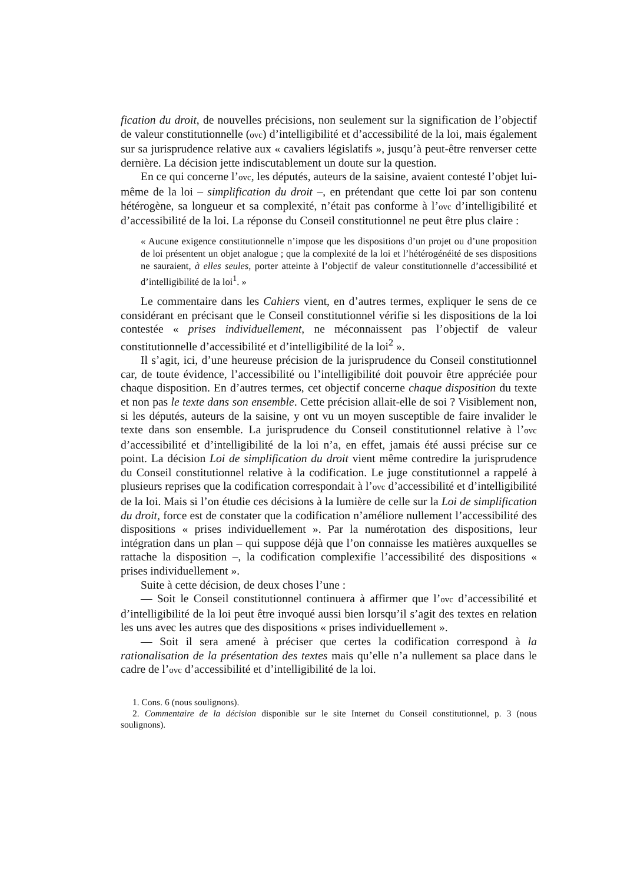fication du droit, de nouvelles précisions, non seulement sur la signification de l’objectif de valeur constitutionnelle (ovc) d’intelligibilité et d’accessibilité de la loi, mais également sur sa jurisprudence relative aux « cavaliers législatifs », jusqu’à peut-être renverser cette dernière. La décision jette indiscutablement un doute sur la question.
En ce qui concerne l’ovc, les députés, auteurs de la saisine, avaient contesté l’objet lui-même de la loi – simplification du droit –, en prétendant que cette loi par son contenu hétérogène, sa longueur et sa complexité, n’était pas conforme à l’ovc d’intelligibilité et d’accessibilité de la loi. La réponse du Conseil constitutionnel ne peut être plus claire :
« Aucune exigence constitutionnelle n’impose que les dispositions d’un projet ou d’une proposition de loi présentent un objet analogue ; que la complexité de la loi et l’hétérogénéité de ses dispositions ne sauraient, à elles seules, porter atteinte à l’objectif de valeur constitutionnelle d’accessibilité et d’intelligibilité de la loi<sup>1</sup>. »
Le commentaire dans les Cahiers vient, en d’autres termes, expliquer le sens de ce considérant en précisant que le Conseil constitutionnel vérifie si les dispositions de la loi contestée « prises individuellement, ne méconnaissent pas l’objectif de valeur constitutionnelle d’accessibilité et d’intelligibilité de la loi<sup>2</sup> ».
Il s’agit, ici, d’une heureuse précision de la jurisprudence du Conseil constitutionnel car, de toute évidence, l’accessibilité ou l’intelligibilité doit pouvoir être appréciée pour chaque disposition. En d’autres termes, cet objectif concerne chaque disposition du texte et non pas le texte dans son ensemble. Cette précision allait-elle de soi ? Visiblement non, si les députés, auteurs de la saisine, y ont vu un moyen susceptible de faire invalider le texte dans son ensemble. La jurisprudence du Conseil constitutionnel relative à l’ovc d’accessibilité et d’intelligibilité de la loi n’a, en effet, jamais été aussi précise sur ce point. La décision Loi de simplification du droit vient même contredire la jurisprudence du Conseil constitutionnel relative à la codification. Le juge constitutionnel a rappelé à plusieurs reprises que la codification correspondait à l’ovc d’accessibilité et d’intelligibilité de la loi. Mais si l’on étudie ces décisions à la lumière de celle sur la Loi de simplification du droit, force est de constater que la codification n’améliore nullement l’accessibilité des dispositions « prises individuellement ». Par la numérotation des dispositions, leur intégration dans un plan – qui suppose déjà que l’on connaisse les matières auxquelles se rattache la disposition –, la codification complexifie l’accessibilité des dispositions « prises individuellement ».
Suite à cette décision, de deux choses l’une :
— Soit le Conseil constitutionnel continuera à affirmer que l’ovc d’accessibilité et d’intelligibilité de la loi peut être invoqué aussi bien lorsqu’il s’agit des textes en relation les uns avec les autres que des dispositions « prises individuellement ».
— Soit il sera amené à préciser que certes la codification correspond à la rationalisation de la présentation des textes mais qu’elle n’a nullement sa place dans le cadre de l’ovc d’accessibilité et d’intelligibilité de la loi.
1. Cons. 6 (nous soulignons).
2. Commentaire de la décision disponible sur le site Internet du Conseil constitutionnel, p. 3 (nous soulignons).